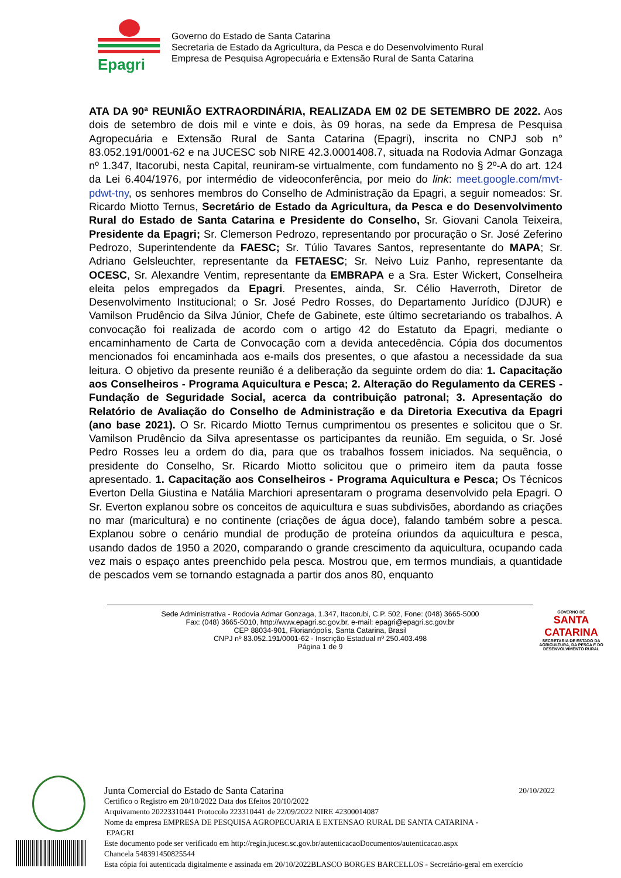Epagri
Governo do Estado de Santa Catarina
Secretaria de Estado da Agricultura, da Pesca e do Desenvolvimento Rural
Empresa de Pesquisa Agropecuária e Extensão Rural de Santa Catarina
ATA DA 90ª REUNIÃO EXTRAORDINÁRIA, REALIZADA EM 02 DE SETEMBRO DE 2022. Aos dois de setembro de dois mil e vinte e dois, às 09 horas, na sede da Empresa de Pesquisa Agropecuária e Extensão Rural de Santa Catarina (Epagri), inscrita no CNPJ sob n° 83.052.191/0001-62 e na JUCESC sob NIRE 42.3.0001408.7, situada na Rodovia Admar Gonzaga nº 1.347, Itacorubi, nesta Capital, reuniram-se virtualmente, com fundamento no § 2º-A do art. 124 da Lei 6.404/1976, por intermédio de videoconferência, por meio do link: meet.google.com/mvt-pdwt-tny, os senhores membros do Conselho de Administração da Epagri, a seguir nomeados: Sr. Ricardo Miotto Ternus, Secretário de Estado da Agricultura, da Pesca e do Desenvolvimento Rural do Estado de Santa Catarina e Presidente do Conselho, Sr. Giovani Canola Teixeira, Presidente da Epagri; Sr. Clemerson Pedrozo, representando por procuração o Sr. José Zeferino Pedrozo, Superintendente da FAESC; Sr. Túlio Tavares Santos, representante do MAPA; Sr. Adriano Gelsleuchter, representante da FETAESC; Sr. Neivo Luiz Panho, representante da OCESC, Sr. Alexandre Ventim, representante da EMBRAPA e a Sra. Ester Wickert, Conselheira eleita pelos empregados da Epagri. Presentes, ainda, Sr. Célio Haverroth, Diretor de Desenvolvimento Institucional; o Sr. José Pedro Rosses, do Departamento Jurídico (DJUR) e Vamilson Prudêncio da Silva Júnior, Chefe de Gabinete, este último secretariando os trabalhos. A convocação foi realizada de acordo com o artigo 42 do Estatuto da Epagri, mediante o encaminhamento de Carta de Convocação com a devida antecedência. Cópia dos documentos mencionados foi encaminhada aos e-mails dos presentes, o que afastou a necessidade da sua leitura. O objetivo da presente reunião é a deliberação da seguinte ordem do dia: 1. Capacitação aos Conselheiros - Programa Aquicultura e Pesca; 2. Alteração do Regulamento da CERES - Fundação de Seguridade Social, acerca da contribuição patronal; 3. Apresentação do Relatório de Avaliação do Conselho de Administração e da Diretoria Executiva da Epagri (ano base 2021). O Sr. Ricardo Miotto Ternus cumprimentou os presentes e solicitou que o Sr. Vamilson Prudêncio da Silva apresentasse os participantes da reunião. Em seguida, o Sr. José Pedro Rosses leu a ordem do dia, para que os trabalhos fossem iniciados. Na sequência, o presidente do Conselho, Sr. Ricardo Miotto solicitou que o primeiro item da pauta fosse apresentado. 1. Capacitação aos Conselheiros - Programa Aquicultura e Pesca; Os Técnicos Everton Della Giustina e Natália Marchiori apresentaram o programa desenvolvido pela Epagri. O Sr. Everton explanou sobre os conceitos de aquicultura e suas subdivisões, abordando as criações no mar (maricultura) e no continente (criações de água doce), falando também sobre a pesca. Explanou sobre o cenário mundial de produção de proteína oriundos da aquicultura e pesca, usando dados de 1950 a 2020, comparando o grande crescimento da aquicultura, ocupando cada vez mais o espaço antes preenchido pela pesca. Mostrou que, em termos mundiais, a quantidade de pescados vem se tornando estagnada a partir dos anos 80, enquanto
Sede Administrativa - Rodovia Admar Gonzaga, 1.347, Itacorubi, C.P. 502, Fone: (048) 3665-5000
Fax: (048) 3665-5010, http://www.epagri.sc.gov.br, e-mail: epagri@epagri.sc.gov.br
CEP 88034-901, Florianópolis, Santa Catarina, Brasil
CNPJ nº 83.052.191/0001-62 - Inscrição Estadual nº 250.403.498
Página 1 de 9
GOVERNO DE
SANTA CATARINA
SECRETARIA DE ESTADO DA AGRICULTURA, DA PESCA E DO DESENVOLVIMENTO RURAL
Junta Comercial do Estado de Santa Catarina 20/10/2022
Certifico o Registro em 20/10/2022 Data dos Efeitos 20/10/2022
Arquivamento 20223310441 Protocolo 223310441 de 22/09/2022 NIRE 42300014087
Nome da empresa EMPRESA DE PESQUISA AGROPECUARIA E EXTENSAO RURAL DE SANTA CATARINA -
EPAGRI
Este documento pode ser verificado em http://regin.jucesc.sc.gov.br/autenticacaoDocumentos/autenticacao.aspx
Chancela 548391450825544
Esta cópia foi autenticada digitalmente e assinada em 20/10/2022BLASCO BORGES BARCELLOS - Secretário-geral em exercício